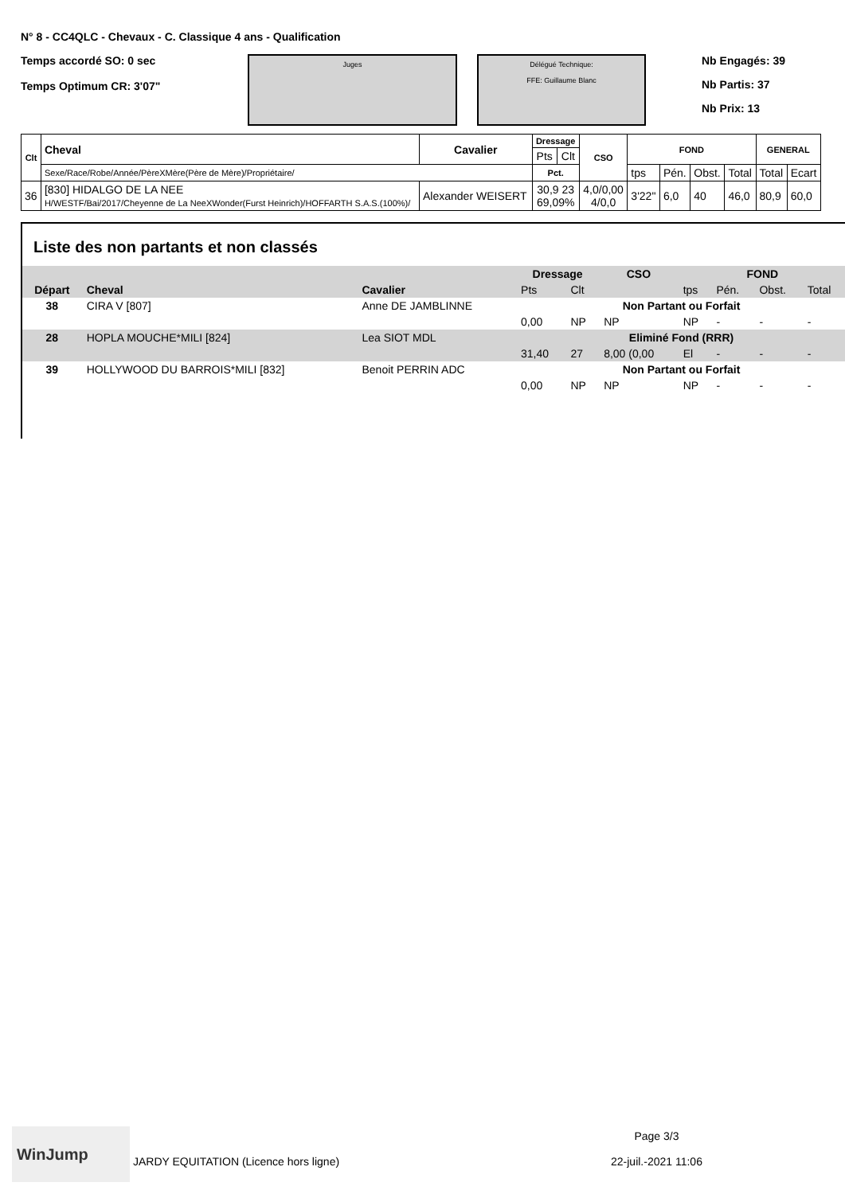N° 8 - CC4QLC - Chevaux - C. Classique 4 ans - Qualification
Temps accordé SO: 0 sec
Temps Optimum CR: 3'07"
Juges Délégué Technique:
FFE: Guillaume Blanc
Nb Engagés: 39
Nb Partis: 37
Nb Prix: 13
| Clt | Cheval | Cavalier | Dressage | | CSO | FOND | | | | GENERAL | |
| --- | --- | --- | --- | --- | --- | --- | --- | --- | --- | --- | --- |
| | | | Pts | Clt | | | | | | | |
| | Sexe/Race/Robe/Année/PèreXMère(Père de Mère)/Propriétaire/ | | Pct. | | | tps | Pén. | Obst. | Total | Total | Ecart |
| 36 | [830] HIDALGO DE LA NEE H/WESTF/Bai/2017/Cheyenne de La NeeXWonder(Furst Heinrich)/HOFFARTH S.A.S.(100%)/ | Alexander WEISERT | 30,9 23 69,09% | | 4,0/0,00 4/0,0 | 3'22" | 6,0 | 40 | 46,0 | 80,9 | 60,0 |
Liste des non partants et non classés
| | | | Dressage | | CSO | FOND | | | |
| --- | --- | --- | --- | --- | --- | --- | --- | --- | --- |
| Départ | Cheval | Cavalier | Pts | Clt | | tps | Pén. | Obst. | Total |
| 38 | CIRA V [807] | Anne DE JAMBLINNE | Non Partant ou Forfait | | | | | | |
| | | | 0,00 | NP | NP | NP | - | - | - |
| 28 | HOPLA MOUCHE*MILI [824] | Lea SIOT MDL | Eliminé Fond (RRR) | | | | | | |
| | | | 31,40 | 27 | 8,00 (0,00 | El | - | - | - |
| 39 | HOLLYWOOD DU BARROIS*MILI [832] | Benoit PERRIN ADC | Non Partant ou Forfait | | | | | | |
| | | | 0,00 | NP | NP | NP | - | - | - |
WinJump
JARDY EQUITATION (Licence hors ligne)
Page 3/3
22-juil.-2021 11:06